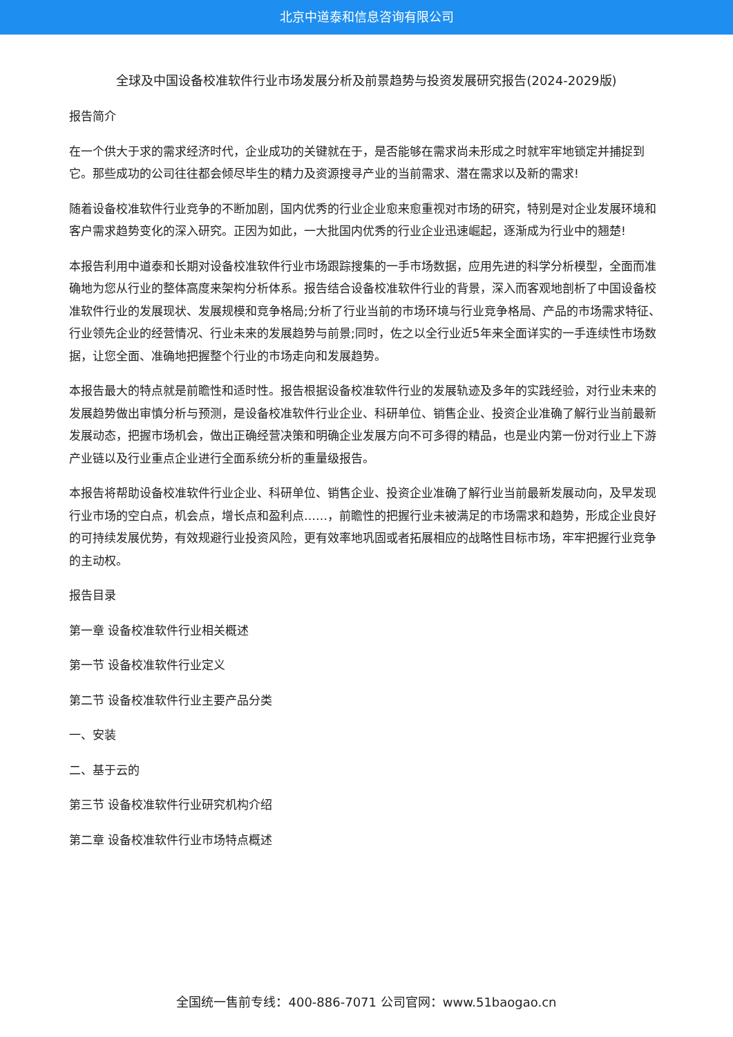北京中道泰和信息咨询有限公司
全球及中国设备校准软件行业市场发展分析及前景趋势与投资发展研究报告(2024-2029版)
报告简介
在一个供大于求的需求经济时代，企业成功的关键就在于，是否能够在需求尚未形成之时就牢牢地锁定并捕捉到它。那些成功的公司往往都会倾尽毕生的精力及资源搜寻产业的当前需求、潜在需求以及新的需求!
随着设备校准软件行业竞争的不断加剧，国内优秀的行业企业愈来愈重视对市场的研究，特别是对企业发展环境和客户需求趋势变化的深入研究。正因为如此，一大批国内优秀的行业企业迅速崛起，逐渐成为行业中的翘楚!
本报告利用中道泰和长期对设备校准软件行业市场跟踪搜集的一手市场数据，应用先进的科学分析模型，全面而准确地为您从行业的整体高度来架构分析体系。报告结合设备校准软件行业的背景，深入而客观地剖析了中国设备校准软件行业的发展现状、发展规模和竞争格局;分析了行业当前的市场环境与行业竞争格局、产品的市场需求特征、行业领先企业的经营情况、行业未来的发展趋势与前景;同时，佐之以全行业近5年来全面详实的一手连续性市场数据，让您全面、准确地把握整个行业的市场走向和发展趋势。
本报告最大的特点就是前瞻性和适时性。报告根据设备校准软件行业的发展轨迹及多年的实践经验，对行业未来的发展趋势做出审慎分析与预测，是设备校准软件行业企业、科研单位、销售企业、投资企业准确了解行业当前最新发展动态，把握市场机会，做出正确经营决策和明确企业发展方向不可多得的精品，也是业内第一份对行业上下游产业链以及行业重点企业进行全面系统分析的重量级报告。
本报告将帮助设备校准软件行业企业、科研单位、销售企业、投资企业准确了解行业当前最新发展动向，及早发现行业市场的空白点，机会点，增长点和盈利点……，前瞻性的把握行业未被满足的市场需求和趋势，形成企业良好的可持续发展优势，有效规避行业投资风险，更有效率地巩固或者拓展相应的战略性目标市场，牢牢把握行业竞争的主动权。
报告目录
第一章 设备校准软件行业相关概述
第一节 设备校准软件行业定义
第二节 设备校准软件行业主要产品分类
一、安装
二、基于云的
第三节 设备校准软件行业研究机构介绍
第二章 设备校准软件行业市场特点概述
全国统一售前专线：400-886-7071 公司官网：www.51baogao.cn